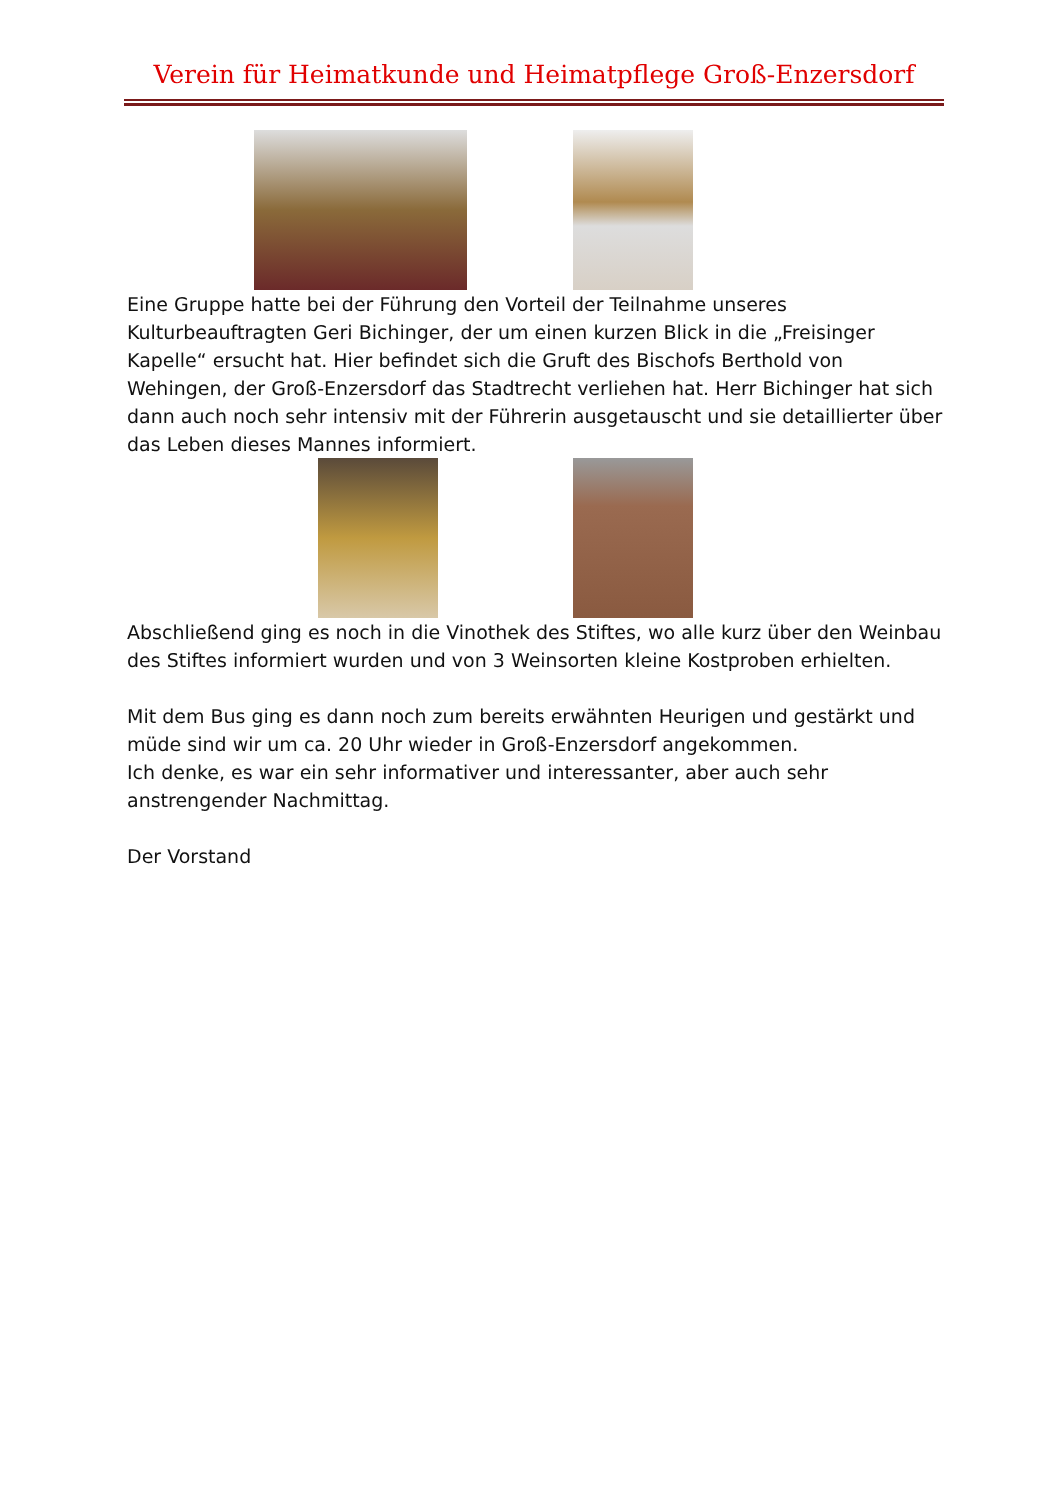Verein für Heimatkunde und Heimatpflege Groß-Enzersdorf
Eine Gruppe hatte bei der Führung den Vorteil der Teilnahme unseres Kulturbeauftragten Geri Bichinger, der um einen kurzen Blick in die „Freisinger Kapelle“ ersucht hat. Hier befindet sich die Gruft des Bischofs Berthold von Wehingen, der Groß-Enzersdorf das Stadtrecht verliehen hat. Herr Bichinger hat sich dann auch noch sehr intensiv mit der Führerin ausgetauscht und sie detaillierter über das Leben dieses Mannes informiert.
Abschließend ging es noch in die Vinothek des Stiftes, wo alle kurz über den Weinbau des Stiftes informiert wurden und von 3 Weinsorten kleine Kostproben erhielten.
Mit dem Bus ging es dann noch zum bereits erwähnten Heurigen und gestärkt und müde sind wir um ca. 20 Uhr wieder in Groß-Enzersdorf angekommen.
Ich denke, es war ein sehr informativer und interessanter, aber auch sehr anstrengender Nachmittag.
Der Vorstand